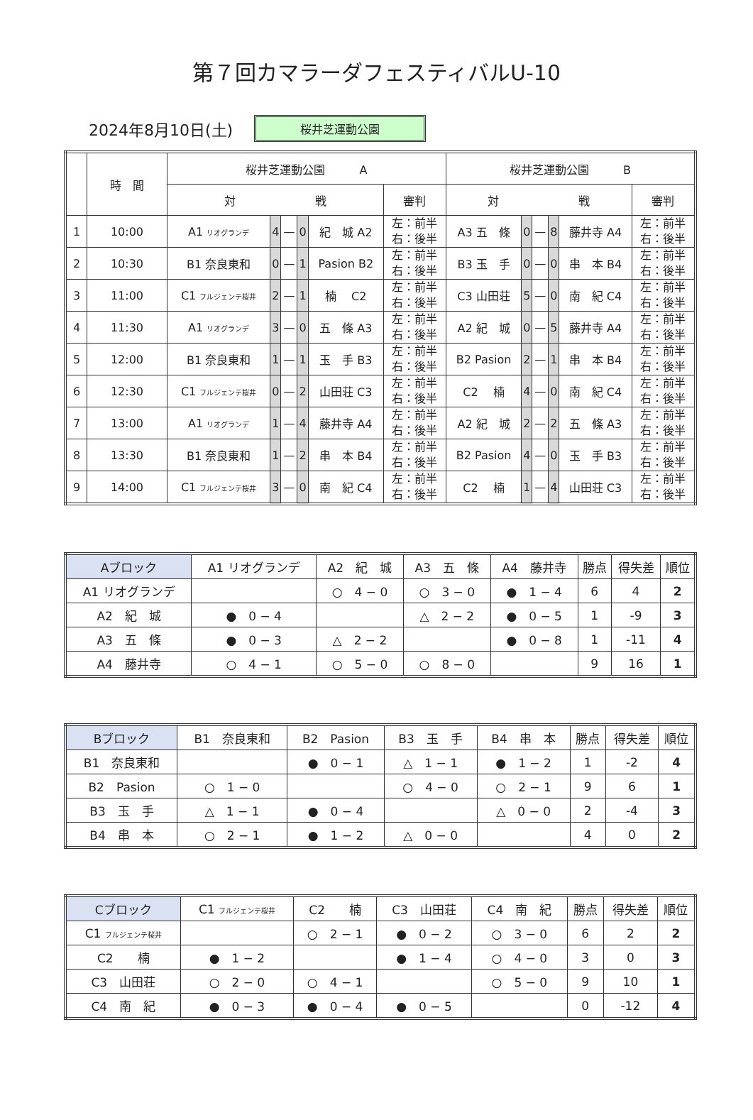第７回カマラーダフェスティバルU-10
2024年8月10日(土)
桜井芝運動公園
| | 時 間 | 桜井芝運動公園 A | | | | | | 桜井芝運動公園 B | | | | | |
| --- | --- | --- | --- | --- | --- | --- | --- | --- | --- | --- | --- | --- | --- |
| | | 対 戦 | | | | | 審判 | 対 戦 | | | | | 審判 |
| 1 | 10:00 | A1 リオグランデ | 4 | — | 0 | 紀 城 A2 | 左：前半 右：後半 | A3 五 條 | 0 | — | 8 | 藤井寺 A4 | 左：前半 右：後半 |
| 2 | 10:30 | B1 奈良東和 | 0 | — | 1 | Pasion B2 | 左：前半 右：後半 | B3 玉 手 | 0 | — | 0 | 串 本 B4 | 左：前半 右：後半 |
| 3 | 11:00 | C1 フルジェンテ桜井 | 2 | — | 1 | 楠 C2 | 左：前半 右：後半 | C3 山田荘 | 5 | — | 0 | 南 紀 C4 | 左：前半 右：後半 |
| 4 | 11:30 | A1 リオグランデ | 3 | — | 0 | 五 條 A3 | 左：前半 右：後半 | A2 紀 城 | 0 | — | 5 | 藤井寺 A4 | 左：前半 右：後半 |
| 5 | 12:00 | B1 奈良東和 | 1 | — | 1 | 玉 手 B3 | 左：前半 右：後半 | B2 Pasion | 2 | — | 1 | 串 本 B4 | 左：前半 右：後半 |
| 6 | 12:30 | C1 フルジェンテ桜井 | 0 | — | 2 | 山田荘 C3 | 左：前半 右：後半 | C2 楠 | 4 | — | 0 | 南 紀 C4 | 左：前半 右：後半 |
| 7 | 13:00 | A1 リオグランデ | 1 | — | 4 | 藤井寺 A4 | 左：前半 右：後半 | A2 紀 城 | 2 | — | 2 | 五 條 A3 | 左：前半 右：後半 |
| 8 | 13:30 | B1 奈良東和 | 1 | — | 2 | 串 本 B4 | 左：前半 右：後半 | B2 Pasion | 4 | — | 0 | 玉 手 B3 | 左：前半 右：後半 |
| 9 | 14:00 | C1 フルジェンテ桜井 | 3 | — | 0 | 南 紀 C4 | 左：前半 右：後半 | C2 楠 | 1 | — | 4 | 山田荘 C3 | 左：前半 右：後半 |
| Aブロック | A1 リオグランデ | A2 紀 城 | A3 五 條 | A4 藤井寺 | 勝点 | 得失差 | 順位 |
| --- | --- | --- | --- | --- | --- | --- | --- |
| A1 リオグランデ | | ○ 4 − 0 | ○ 3 − 0 | ● 1 − 4 | 6 | 4 | 2 |
| A2 紀 城 | ● 0 − 4 | | △ 2 − 2 | ● 0 − 5 | 1 | -9 | 3 |
| A3 五 條 | ● 0 − 3 | △ 2 − 2 | | ● 0 − 8 | 1 | -11 | 4 |
| A4 藤井寺 | ○ 4 − 1 | ○ 5 − 0 | ○ 8 − 0 | | 9 | 16 | 1 |
| Bブロック | B1 奈良東和 | B2 Pasion | B3 玉 手 | B4 串 本 | 勝点 | 得失差 | 順位 |
| --- | --- | --- | --- | --- | --- | --- | --- |
| B1 奈良東和 | | ● 0 − 1 | △ 1 − 1 | ● 1 − 2 | 1 | -2 | 4 |
| B2 Pasion | ○ 1 − 0 | | ○ 4 − 0 | ○ 2 − 1 | 9 | 6 | 1 |
| B3 玉 手 | △ 1 − 1 | ● 0 − 4 | | △ 0 − 0 | 2 | -4 | 3 |
| B4 串 本 | ○ 2 − 1 | ● 1 − 2 | △ 0 − 0 | | 4 | 0 | 2 |
| Cブロック | C1 フルジェンテ桜井 | C2 楠 | C3 山田荘 | C4 南 紀 | 勝点 | 得失差 | 順位 |
| --- | --- | --- | --- | --- | --- | --- | --- |
| C1 フルジェンテ桜井 | | ○ 2 − 1 | ● 0 − 2 | ○ 3 − 0 | 6 | 2 | 2 |
| C2 楠 | ● 1 − 2 | | ● 1 − 4 | ○ 4 − 0 | 3 | 0 | 3 |
| C3 山田荘 | ○ 2 − 0 | ○ 4 − 1 | | ○ 5 − 0 | 9 | 10 | 1 |
| C4 南 紀 | ● 0 − 3 | ● 0 − 4 | ● 0 − 5 | | 0 | -12 | 4 |